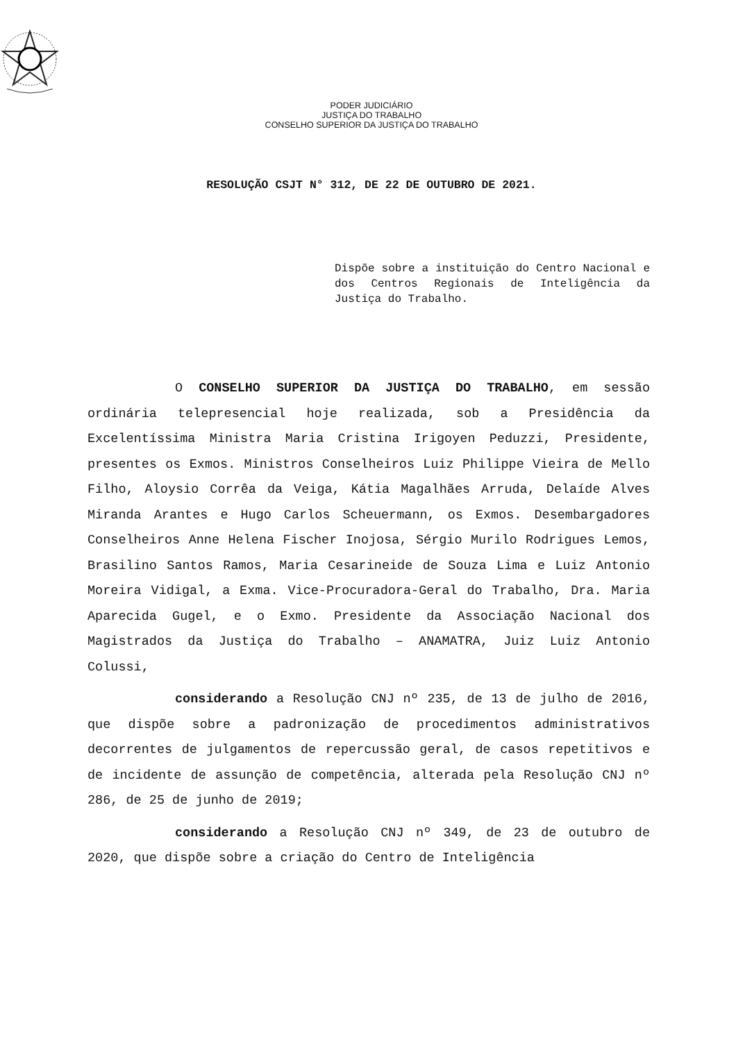PODER JUDICIÁRIO
JUSTIÇA DO TRABALHO
CONSELHO SUPERIOR DA JUSTIÇA DO TRABALHO
RESOLUÇÃO CSJT N° 312, DE 22 DE OUTUBRO DE 2021.
Dispõe sobre a instituição do Centro Nacional e dos Centros Regionais de Inteligência da Justiça do Trabalho.
O CONSELHO SUPERIOR DA JUSTIÇA DO TRABALHO, em sessão ordinária telepresencial hoje realizada, sob a Presidência da Excelentíssima Ministra Maria Cristina Irigoyen Peduzzi, Presidente, presentes os Exmos. Ministros Conselheiros Luiz Philippe Vieira de Mello Filho, Aloysio Corrêa da Veiga, Kátia Magalhães Arruda, Delaíde Alves Miranda Arantes e Hugo Carlos Scheuermann, os Exmos. Desembargadores Conselheiros Anne Helena Fischer Inojosa, Sérgio Murilo Rodrigues Lemos, Brasilino Santos Ramos, Maria Cesarineide de Souza Lima e Luiz Antonio Moreira Vidigal, a Exma. Vice-Procuradora-Geral do Trabalho, Dra. Maria Aparecida Gugel, e o Exmo. Presidente da Associação Nacional dos Magistrados da Justiça do Trabalho – ANAMATRA, Juiz Luiz Antonio Colussi,
considerando a Resolução CNJ nº 235, de 13 de julho de 2016, que dispõe sobre a padronização de procedimentos administrativos decorrentes de julgamentos de repercussão geral, de casos repetitivos e de incidente de assunção de competência, alterada pela Resolução CNJ nº 286, de 25 de junho de 2019;
considerando a Resolução CNJ nº 349, de 23 de outubro de 2020, que dispõe sobre a criação do Centro de Inteligência